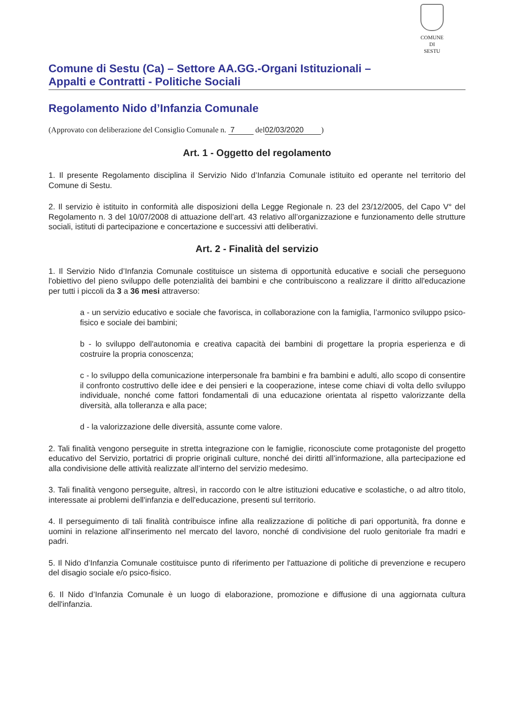COMUNE
DI
SESTU
Comune di Sestu (Ca) – Settore AA.GG.-Organi Istituzionali –
Appalti e Contratti - Politiche Sociali
Regolamento Nido d’Infanzia Comunale
(Approvato con deliberazione del Consiglio Comunale n. 7 del 02/03/2020)
Art. 1 - Oggetto del regolamento
1. Il presente Regolamento disciplina il Servizio Nido d’Infanzia Comunale istituito ed operante nel territorio del Comune di Sestu.
2. Il servizio è istituito in conformità alle disposizioni della Legge Regionale n. 23 del 23/12/2005, del Capo V° del Regolamento n. 3 del 10/07/2008 di attuazione dell’art. 43 relativo all’organizzazione e funzionamento delle strutture sociali, istituti di partecipazione e concertazione e successivi atti deliberativi.
Art. 2 - Finalità del servizio
1. Il Servizio Nido d’Infanzia Comunale costituisce un sistema di opportunità educative e sociali che perseguono l'obiettivo del pieno sviluppo delle potenzialità dei bambini e che contribuiscono a realizzare il diritto all'educazione per tutti i piccoli da 3 a 36 mesi attraverso:
a - un servizio educativo e sociale che favorisca, in collaborazione con la famiglia, l’armonico sviluppo psico-fisico e sociale dei bambini;
b - lo sviluppo dell'autonomia e creativa capacità dei bambini di progettare la propria esperienza e di costruire la propria conoscenza;
c - lo sviluppo della comunicazione interpersonale fra bambini e fra bambini e adulti, allo scopo di consentire il confronto costruttivo delle idee e dei pensieri e la cooperazione, intese come chiavi di volta dello sviluppo individuale, nonché come fattori fondamentali di una educazione orientata al rispetto valorizzante della diversità, alla tolleranza e alla pace;
d - la valorizzazione delle diversità, assunte come valore.
2. Tali finalità vengono perseguite in stretta integrazione con le famiglie, riconosciute come protagoniste del progetto educativo del Servizio, portatrici di proprie originali culture, nonché dei diritti all’informazione, alla partecipazione ed alla condivisione delle attività realizzate all’interno del servizio medesimo.
3. Tali finalità vengono perseguite, altresì, in raccordo con le altre istituzioni educative e scolastiche, o ad altro titolo, interessate ai problemi dell'infanzia e dell'educazione, presenti sul territorio.
4. Il perseguimento di tali finalità contribuisce infine alla realizzazione di politiche di pari opportunità, fra donne e uomini in relazione all'inserimento nel mercato del lavoro, nonché di condivisione del ruolo genitoriale fra madri e padri.
5. Il Nido d’Infanzia Comunale costituisce punto di riferimento per l'attuazione di politiche di prevenzione e recupero del disagio sociale e/o psico-fisico.
6. Il Nido d’Infanzia Comunale è un luogo di elaborazione, promozione e diffusione di una aggiornata cultura dell'infanzia.